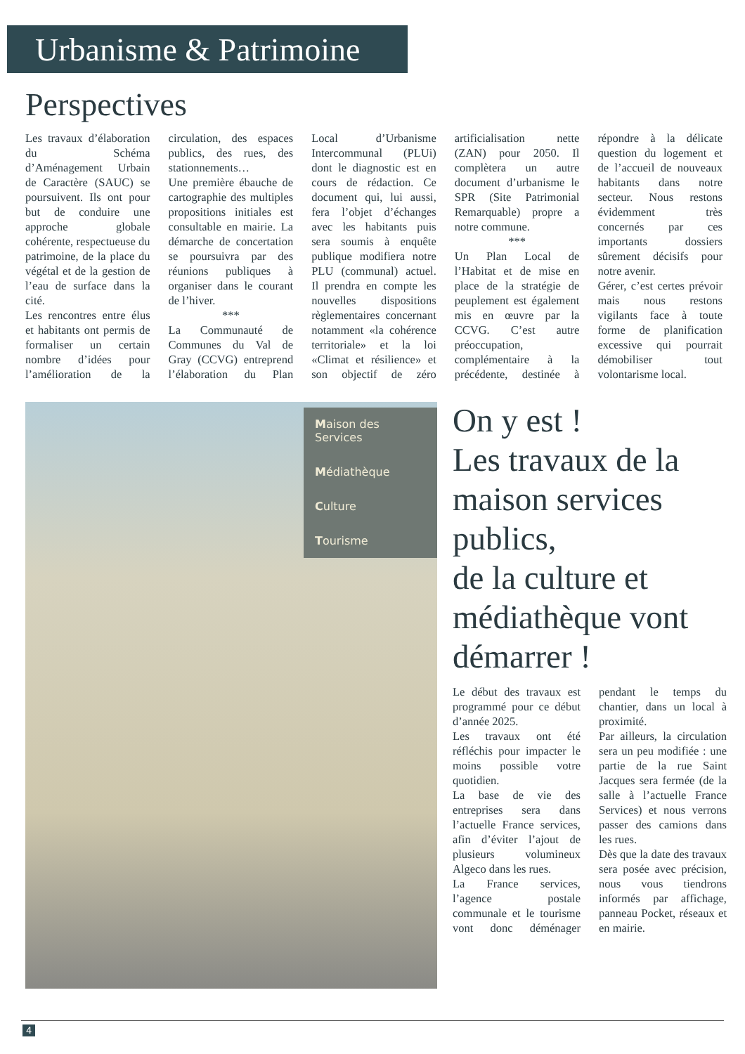Urbanisme & Patrimoine
Perspectives
Les travaux d’élaboration du Schéma d’Aménagement Urbain de Caractère (SAUC) se poursuivent. Ils ont pour but de conduire une approche globale cohérente, respectueuse du patrimoine, de la place du végétal et de la gestion de l’eau de surface dans la cité.
Les rencontres entre élus et habitants ont permis de formaliser un certain nombre d’idées pour l’amélioration de la circulation, des espaces publics, des rues, des stationnements…
Une première ébauche de cartographie des multiples propositions initiales est consultable en mairie. La démarche de concertation se poursuivra par des réunions publiques à organiser dans le courant de l’hiver.
***
La Communauté de Communes du Val de Gray (CCVG) entreprend l’élaboration du Plan Local d’Urbanisme Intercommunal (PLUi) dont le diagnostic est en cours de rédaction. Ce document qui, lui aussi, fera l’objet d’échanges avec les habitants puis sera soumis à enquête publique modifiera notre PLU (communal) actuel. Il prendra en compte les nouvelles dispositions règlementaires concernant notamment «la cohérence territoriale» et la loi «Climat et résilience» et son objectif de zéro artificialisation nette (ZAN) pour 2050. Il complètera un autre document d’urbanisme le SPR (Site Patrimonial Remarquable) propre a notre commune.
***
Un Plan Local de l’Habitat et de mise en place de la stratégie de peuplement est également mis en œuvre par la CCVG. C’est autre préoccupation, complémentaire à la précédente, destinée à répondre à la délicate question du logement et de l’accueil de nouveaux habitants dans notre secteur. Nous restons évidemment très concernés par ces importants dossiers sûrement décisifs pour notre avenir.
Gérer, c’est certes prévoir mais nous restons vigilants face à toute forme de planification excessive qui pourrait démobiliser tout volontarisme local.
Maison des Services
Médiathèque
Culture
Tourisme
On y est !
Les travaux de la maison services publics,
de la culture et médiathèque vont démarrer !
Le début des travaux est programmé pour ce début d’année 2025.
Les travaux ont été réfléchis pour impacter le moins possible votre quotidien.
La base de vie des entreprises sera dans l’actuelle France services, afin d’éviter l’ajout de plusieurs volumineux Algeco dans les rues.
La France services, l’agence postale communale et le tourisme vont donc déménager pendant le temps du chantier, dans un local à proximité.
Par ailleurs, la circulation sera un peu modifiée : une partie de la rue Saint Jacques sera fermée (de la salle à l’actuelle France Services) et nous verrons passer des camions dans les rues.
Dès que la date des travaux sera posée avec précision, nous vous tiendrons informés par affichage, panneau Pocket, réseaux et en mairie.
4